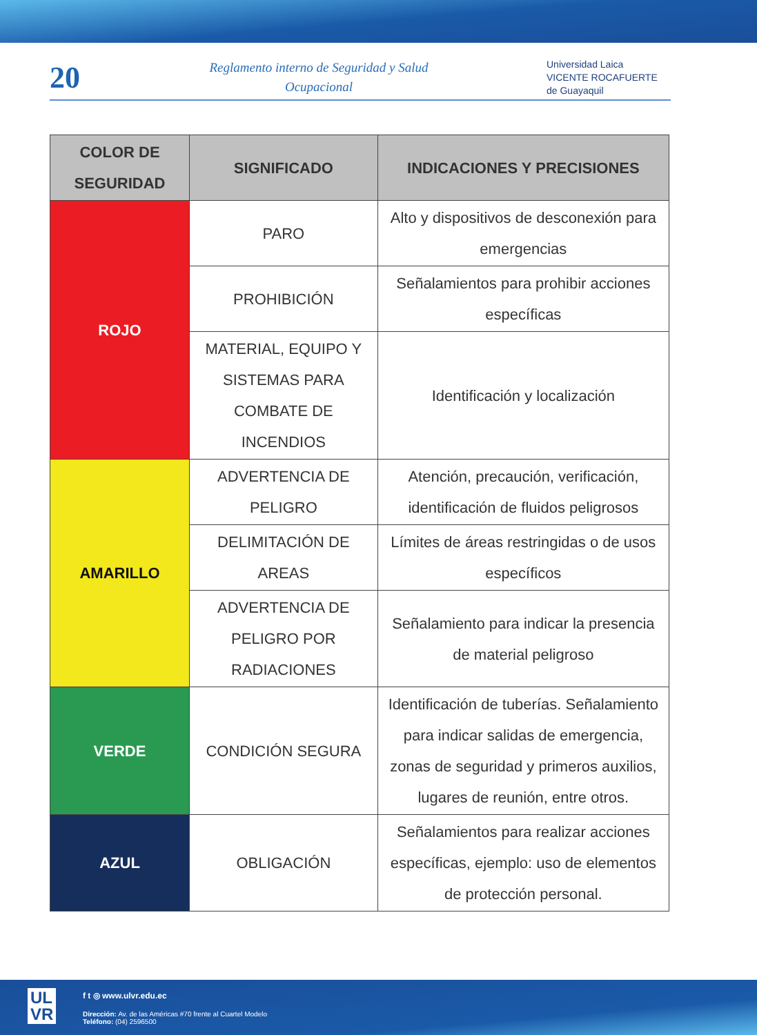20
Reglamento interno de Seguridad y Salud Ocupacional
Universidad Laica
VICENTE ROCAFUERTE
de Guayaquil
| COLOR DE SEGURIDAD | SIGNIFICADO | INDICACIONES Y PRECISIONES |
| --- | --- | --- |
| ROJO | PARO | Alto y dispositivos de desconexión para emergencias |
| | PROHIBICIÓN | Señalamientos para prohibir acciones específicas |
| | MATERIAL, EQUIPO Y SISTEMAS PARA COMBATE DE INCENDIOS | Identificación y localización |
| AMARILLO | ADVERTENCIA DE PELIGRO | Atención, precaución, verificación, identificación de fluidos peligrosos |
| | DELIMITACIÓN DE AREAS | Límites de áreas restringidas o de usos específicos |
| | ADVERTENCIA DE PELIGRO POR RADIACIONES | Señalamiento para indicar la presencia de material peligroso |
| VERDE | CONDICIÓN SEGURA | Identificación de tuberías. Señalamiento para indicar salidas de emergencia, zonas de seguridad y primeros auxilios, lugares de reunión, entre otros. |
| AZUL | OBLIGACIÓN | Señalamientos para realizar acciones específicas, ejemplo: uso de elementos de protección personal. |
UL
VR
f t ◎ www.ulvr.edu.ec
Dirección: Av. de las Américas #70 frente al Cuartel Modelo
Teléfono: (04) 2596500